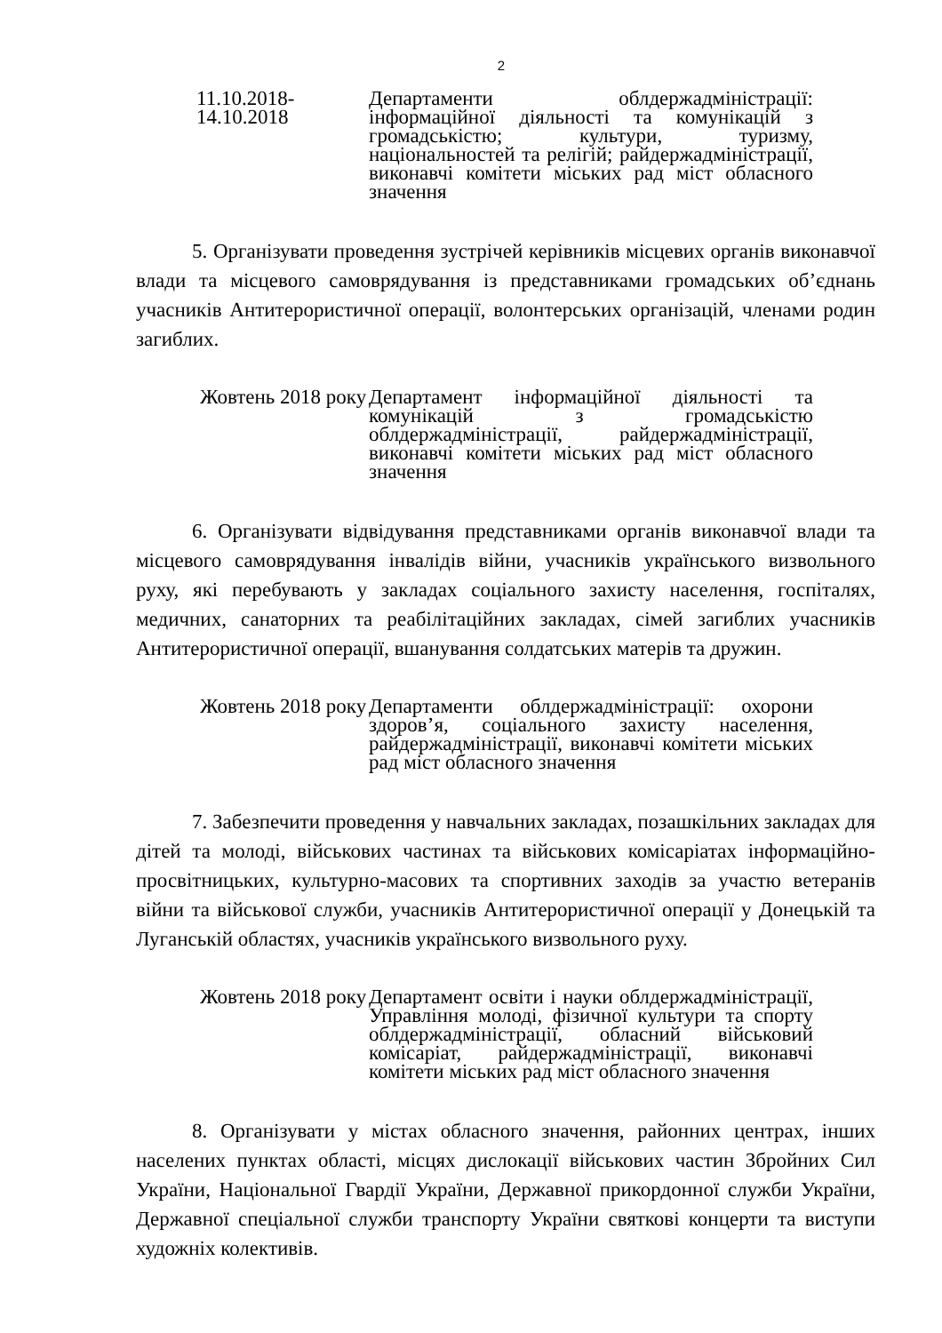2
11.10.2018- 14.10.2018
Департаменти облдержадміністрації: інформаційної діяльності та комунікацій з громадськістю; культури, туризму, національностей та релігій; райдержадміністрації, виконавчі комітети міських рад міст обласного значення
5. Організувати проведення зустрічей керівників місцевих органів виконавчої влади та місцевого самоврядування із представниками громадських об’єднань учасників Антитерористичної операції, волонтерських організацій, членами родин загиблих.
Жовтень 2018 року Департамент інформаційної діяльності та комунікацій з громадськістю облдержадміністрації, райдержадміністрації, виконавчі комітети міських рад міст обласного значення
6. Організувати відвідування представниками органів виконавчої влади та місцевого самоврядування інвалідів війни, учасників українського визвольного руху, які перебувають у закладах соціального захисту населення, госпіталях, медичних, санаторних та реабілітаційних закладах, сімей загиблих учасників Антитерористичної операції, вшанування солдатських матерів та дружин.
Жовтень 2018 року Департаменти облдержадміністрації: охорони здоров’я, соціального захисту населення, райдержадміністрації, виконавчі комітети міських рад міст обласного значення
7. Забезпечити проведення у навчальних закладах, позашкільних закладах для дітей та молоді, військових частинах та військових комісаріатах інформаційно-просвітницьких, культурно-масових та спортивних заходів за участю ветеранів війни та військової служби, учасників Антитерористичної операції у Донецькій та Луганській областях, учасників українського визвольного руху.
Жовтень 2018 року Департамент освіти і науки облдержадміністрації, Управління молоді, фізичної культури та спорту облдержадміністрації, обласний військовий комісаріат, райдержадміністрації, виконавчі комітети міських рад міст обласного значення
8. Організувати у містах обласного значення, районних центрах, інших населених пунктах області, місцях дислокації військових частин Збройних Сил України, Національної Гвардії України, Державної прикордонної служби України, Державної спеціальної служби транспорту України святкові концерти та виступи художніх колективів.